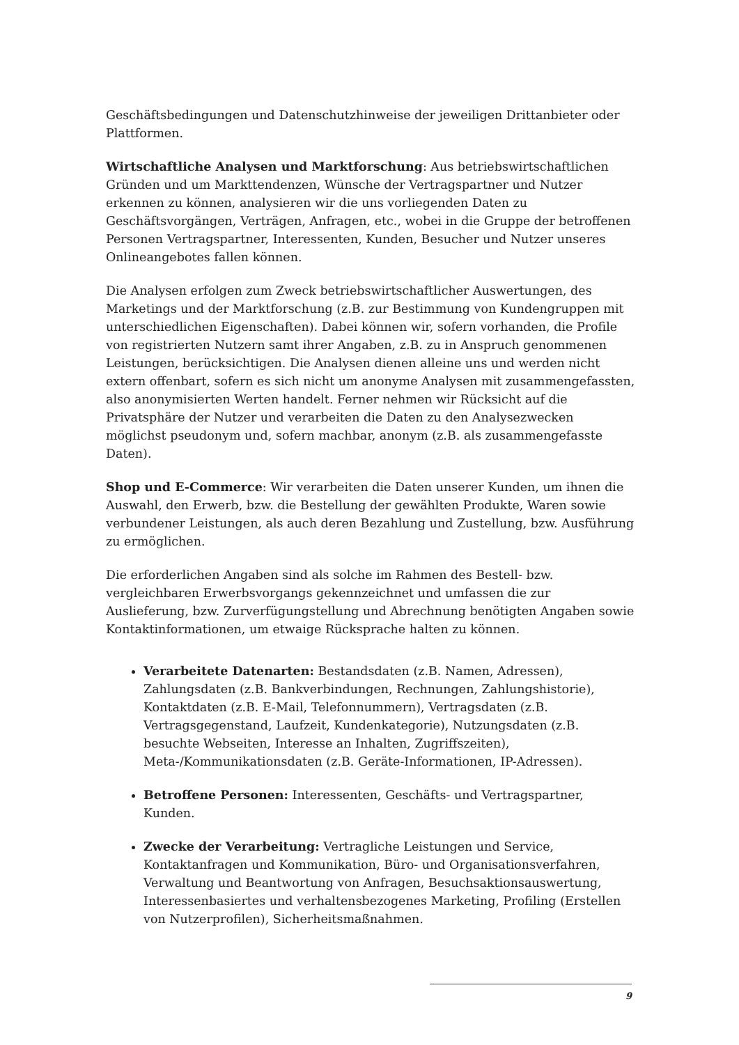Geschäftsbedingungen und Datenschutzhinweise der jeweiligen Drittanbieter oder Plattformen.
Wirtschaftliche Analysen und Marktforschung: Aus betriebswirtschaftlichen Gründen und um Markttendenzen, Wünsche der Vertragspartner und Nutzer erkennen zu können, analysieren wir die uns vorliegenden Daten zu Geschäftsvorgängen, Verträgen, Anfragen, etc., wobei in die Gruppe der betroffenen Personen Vertragspartner, Interessenten, Kunden, Besucher und Nutzer unseres Onlineangebotes fallen können.
Die Analysen erfolgen zum Zweck betriebswirtschaftlicher Auswertungen, des Marketings und der Marktforschung (z.B. zur Bestimmung von Kundengruppen mit unterschiedlichen Eigenschaften). Dabei können wir, sofern vorhanden, die Profile von registrierten Nutzern samt ihrer Angaben, z.B. zu in Anspruch genommenen Leistungen, berücksichtigen. Die Analysen dienen alleine uns und werden nicht extern offenbart, sofern es sich nicht um anonyme Analysen mit zusammengefassten, also anonymisierten Werten handelt. Ferner nehmen wir Rücksicht auf die Privatsphäre der Nutzer und verarbeiten die Daten zu den Analysezwecken möglichst pseudonym und, sofern machbar, anonym (z.B. als zusammengefasste Daten).
Shop und E-Commerce: Wir verarbeiten die Daten unserer Kunden, um ihnen die Auswahl, den Erwerb, bzw. die Bestellung der gewählten Produkte, Waren sowie verbundener Leistungen, als auch deren Bezahlung und Zustellung, bzw. Ausführung zu ermöglichen.
Die erforderlichen Angaben sind als solche im Rahmen des Bestell- bzw. vergleichbaren Erwerbsvorgangs gekennzeichnet und umfassen die zur Auslieferung, bzw. Zurverfügungstellung und Abrechnung benötigten Angaben sowie Kontaktinformationen, um etwaige Rücksprache halten zu können.
Verarbeitete Datenarten: Bestandsdaten (z.B. Namen, Adressen), Zahlungsdaten (z.B. Bankverbindungen, Rechnungen, Zahlungshistorie), Kontaktdaten (z.B. E-Mail, Telefonnummern), Vertragsdaten (z.B. Vertragsgegenstand, Laufzeit, Kundenkategorie), Nutzungsdaten (z.B. besuchte Webseiten, Interesse an Inhalten, Zugriffszeiten), Meta-/Kommunikationsdaten (z.B. Geräte-Informationen, IP-Adressen).
Betroffene Personen: Interessenten, Geschäfts- und Vertragspartner, Kunden.
Zwecke der Verarbeitung: Vertragliche Leistungen und Service, Kontaktanfragen und Kommunikation, Büro- und Organisationsverfahren, Verwaltung und Beantwortung von Anfragen, Besuchsaktionsauswertung, Interessenbasiertes und verhaltensbezogenes Marketing, Profiling (Erstellen von Nutzerprofilen), Sicherheitsmaßnahmen.
9